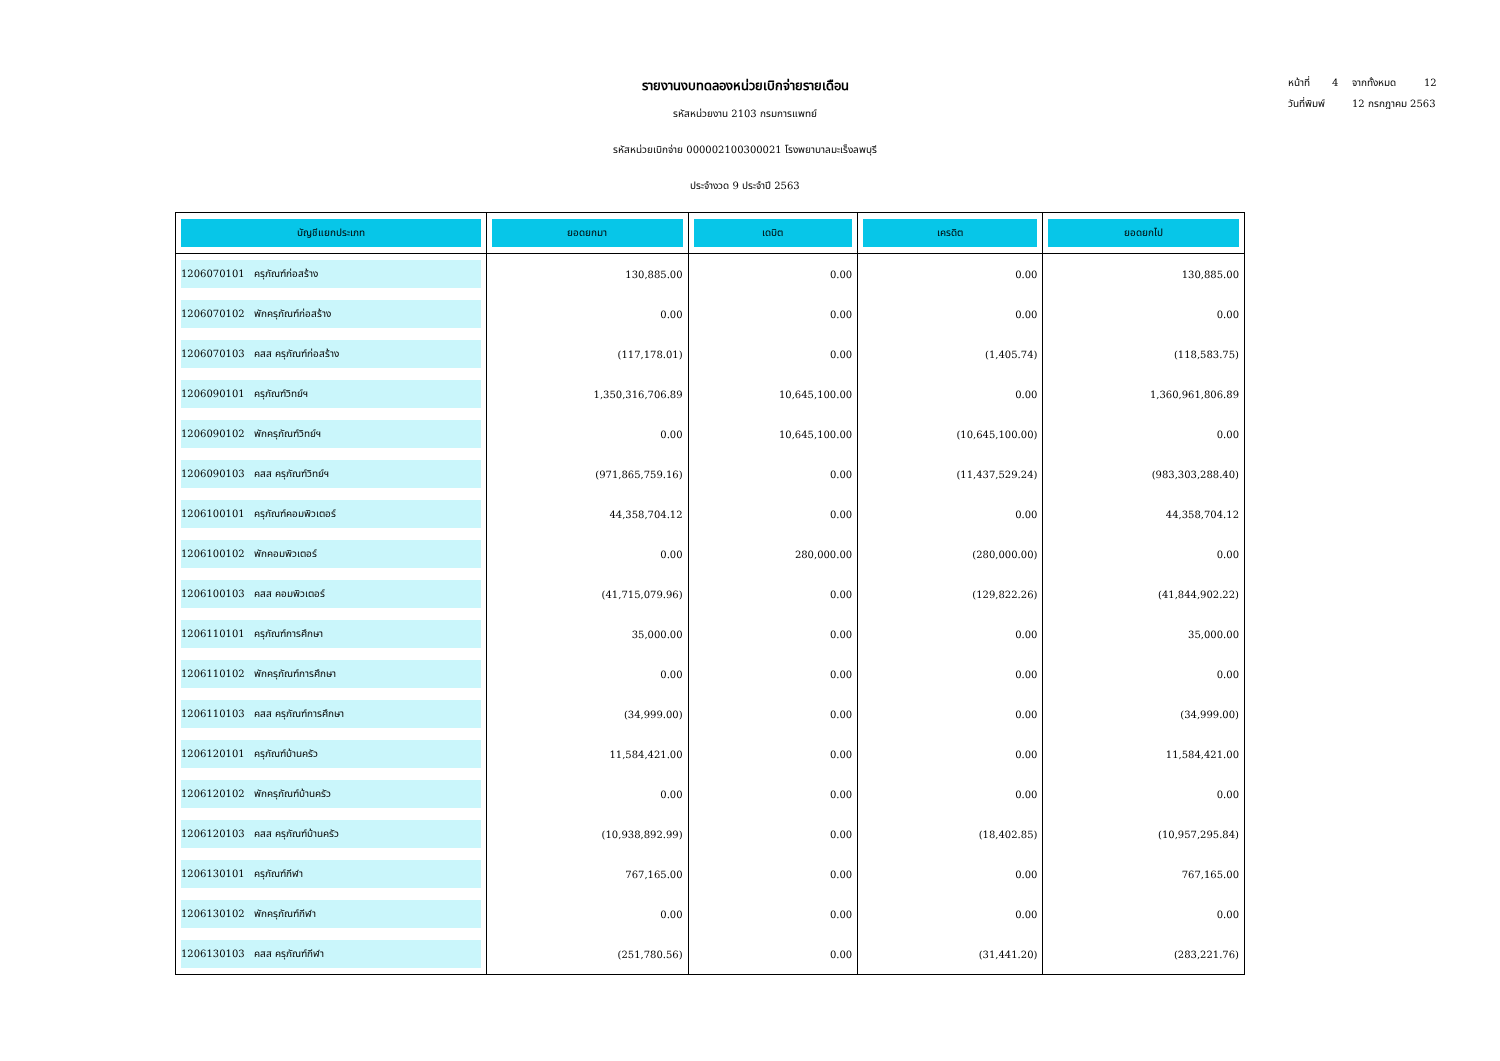หน้าที่ 4 จากทั้งหมด 12
วันที่พิมพ์ 12 กรกฎาคม 2563
รายงานงบทดลองหน่วยเบิกจ่ายรายเดือน
รหัสหน่วยงาน 2103 กรมการแพทย์
รหัสหน่วยเบิกจ่าย 000002100300021 โรงพยาบาลมะเร็งลพบุรี
ประจำงวด 9 ประจำปี 2563
| บัญชีแยกประเภท | ยอดยกมา | เดบิต | เครดิต | ยอดยกไป |
| --- | --- | --- | --- | --- |
| 1206070101 ครุภัณฑ์ก่อสร้าง | 130,885.00 | 0.00 | 0.00 | 130,885.00 |
| 1206070102 พักครุภัณฑ์ก่อสร้าง | 0.00 | 0.00 | 0.00 | 0.00 |
| 1206070103 คสส ครุภัณฑ์ก่อสร้าง | (117,178.01) | 0.00 | (1,405.74) | (118,583.75) |
| 1206090101 ครุภัณฑ์วิทย์ฯ | 1,350,316,706.89 | 10,645,100.00 | 0.00 | 1,360,961,806.89 |
| 1206090102 พักครุภัณฑ์วิทย์ฯ | 0.00 | 10,645,100.00 | (10,645,100.00) | 0.00 |
| 1206090103 คสส ครุภัณฑ์วิทย์ฯ | (971,865,759.16) | 0.00 | (11,437,529.24) | (983,303,288.40) |
| 1206100101 ครุภัณฑ์คอมพิวเตอร์ | 44,358,704.12 | 0.00 | 0.00 | 44,358,704.12 |
| 1206100102 พักคอมพิวเตอร์ | 0.00 | 280,000.00 | (280,000.00) | 0.00 |
| 1206100103 คสส คอมพิวเตอร์ | (41,715,079.96) | 0.00 | (129,822.26) | (41,844,902.22) |
| 1206110101 ครุภัณฑ์การศึกษา | 35,000.00 | 0.00 | 0.00 | 35,000.00 |
| 1206110102 พักครุภัณฑ์การศึกษา | 0.00 | 0.00 | 0.00 | 0.00 |
| 1206110103 คสส ครุภัณฑ์การศึกษา | (34,999.00) | 0.00 | 0.00 | (34,999.00) |
| 1206120101 ครุภัณฑ์บ้านครัว | 11,584,421.00 | 0.00 | 0.00 | 11,584,421.00 |
| 1206120102 พักครุภัณฑ์บ้านครัว | 0.00 | 0.00 | 0.00 | 0.00 |
| 1206120103 คสส ครุภัณฑ์บ้านครัว | (10,938,892.99) | 0.00 | (18,402.85) | (10,957,295.84) |
| 1206130101 ครุภัณฑ์กีฬา | 767,165.00 | 0.00 | 0.00 | 767,165.00 |
| 1206130102 พักครุภัณฑ์กีฬา | 0.00 | 0.00 | 0.00 | 0.00 |
| 1206130103 คสส ครุภัณฑ์กีฬา | (251,780.56) | 0.00 | (31,441.20) | (283,221.76) |